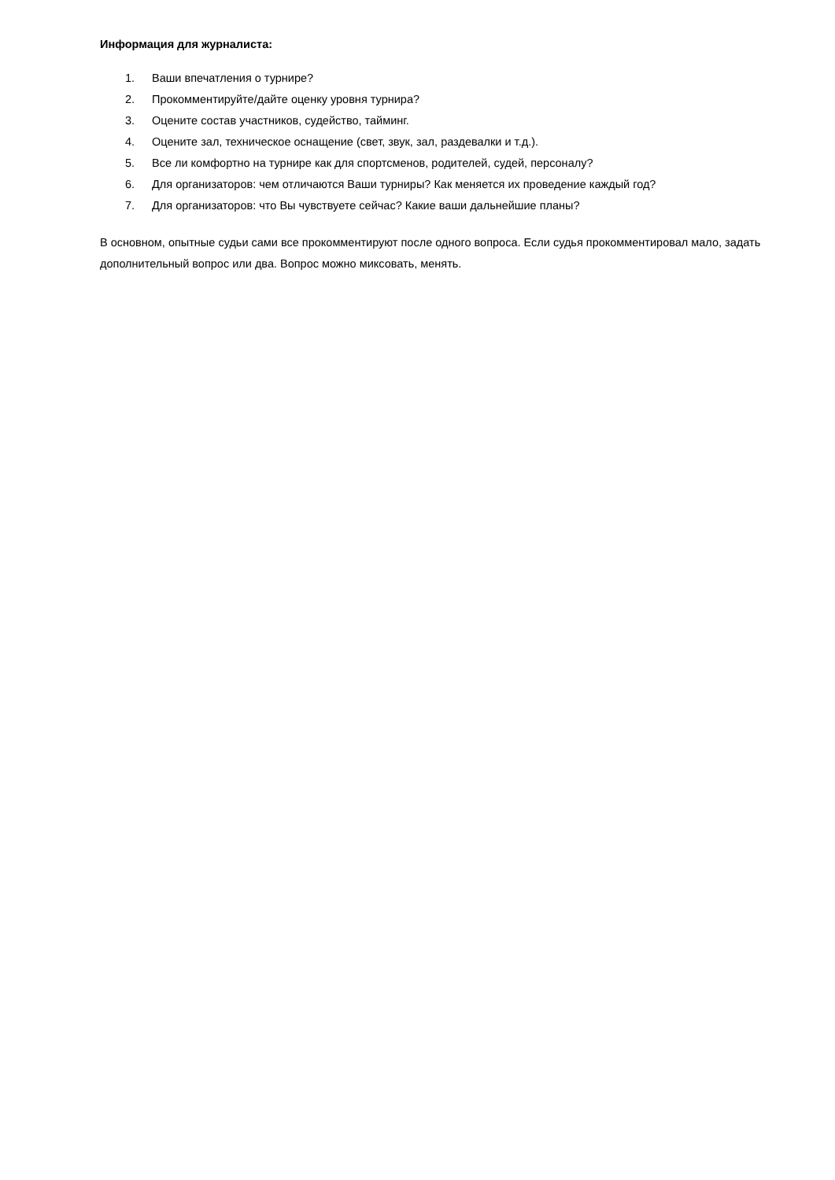Информация для журналиста:
1. Ваши впечатления о турнире?
2. Прокомментируйте/дайте оценку уровня турнира?
3. Оцените состав участников, судейство, тайминг.
4. Оцените зал, техническое оснащение (свет, звук, зал, раздевалки и т.д.).
5. Все ли комфортно на турнире как для спортсменов, родителей, судей, персоналу?
6. Для организаторов: чем отличаются Ваши турниры? Как меняется их проведение каждый год?
7. Для организаторов: что Вы чувствуете сейчас? Какие ваши дальнейшие планы?
В основном, опытные судьи сами все прокомментируют после одного вопроса. Если судья прокомментировал мало, задать дополнительный вопрос или два. Вопрос можно миксовать, менять.